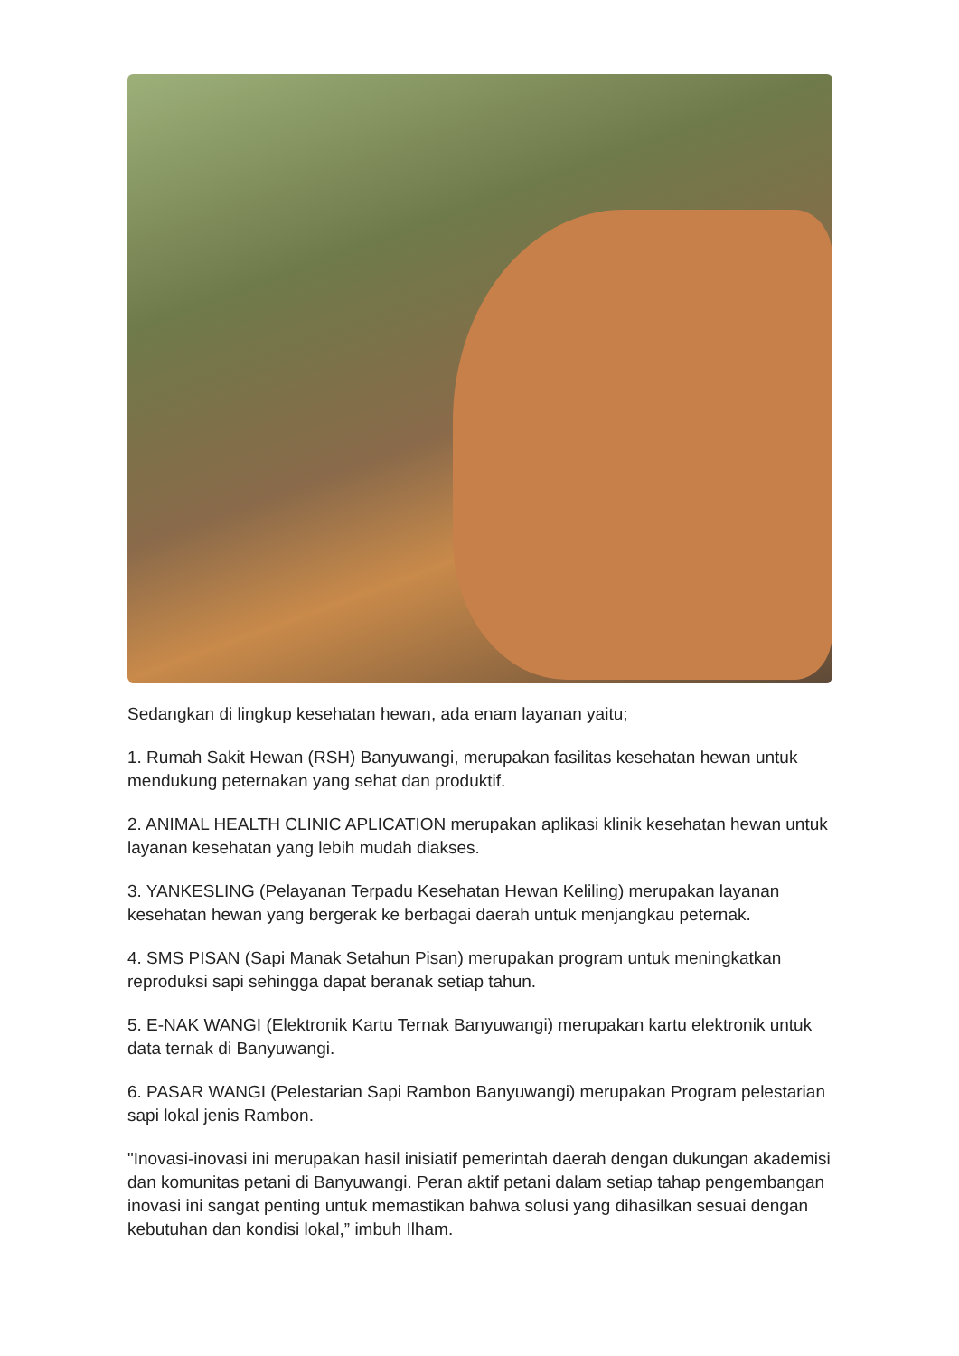Sedangkan di lingkup kesehatan hewan, ada enam layanan yaitu;
1. Rumah Sakit Hewan (RSH) Banyuwangi, merupakan fasilitas kesehatan hewan untuk mendukung peternakan yang sehat dan produktif.
2. ANIMAL HEALTH CLINIC APLICATION merupakan aplikasi klinik kesehatan hewan untuk layanan kesehatan yang lebih mudah diakses.
3. YANKESLING (Pelayanan Terpadu Kesehatan Hewan Keliling) merupakan layanan kesehatan hewan yang bergerak ke berbagai daerah untuk menjangkau peternak.
4. SMS PISAN (Sapi Manak Setahun Pisan) merupakan program untuk meningkatkan reproduksi sapi sehingga dapat beranak setiap tahun.
5. E-NAK WANGI (Elektronik Kartu Ternak Banyuwangi) merupakan kartu elektronik untuk data ternak di Banyuwangi.
6. PASAR WANGI (Pelestarian Sapi Rambon Banyuwangi) merupakan Program pelestarian sapi lokal jenis Rambon.
"Inovasi-inovasi ini merupakan hasil inisiatif pemerintah daerah dengan dukungan akademisi dan komunitas petani di Banyuwangi. Peran aktif petani dalam setiap tahap pengembangan inovasi ini sangat penting untuk memastikan bahwa solusi yang dihasilkan sesuai dengan kebutuhan dan kondisi lokal,” imbuh Ilham.